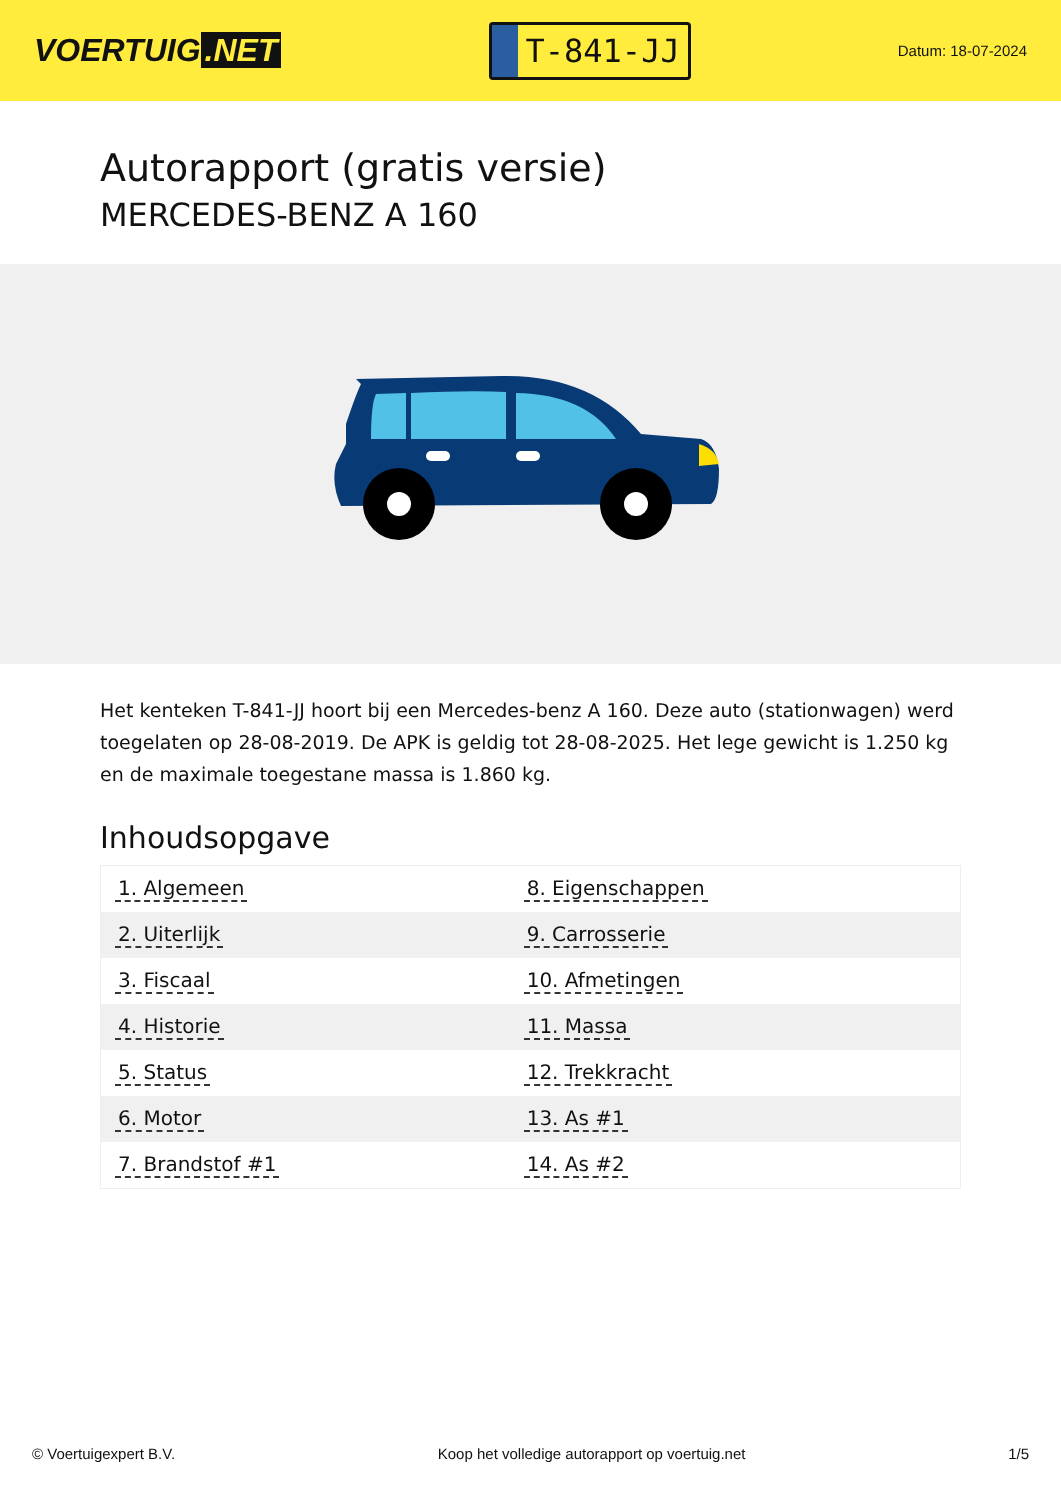VOERTUIG.NET
T-841-JJ
Datum: 18-07-2024
Autorapport (gratis versie)
MERCEDES-BENZ A 160
Het kenteken T-841-JJ hoort bij een Mercedes-benz A 160. Deze auto (stationwagen) werd toegelaten op 28-08-2019. De APK is geldig tot 28-08-2025. Het lege gewicht is 1.250 kg en de maximale toegestane massa is 1.860 kg.
Inhoudsopgave
| 1. Algemeen | 8. Eigenschappen |
| 2. Uiterlijk | 9. Carrosserie |
| 3. Fiscaal | 10. Afmetingen |
| 4. Historie | 11. Massa |
| 5. Status | 12. Trekkracht |
| 6. Motor | 13. As #1 |
| 7. Brandstof #1 | 14. As #2 |
© Voertuigexpert B.V. Koop het volledige autorapport op voertuig.net 1/5